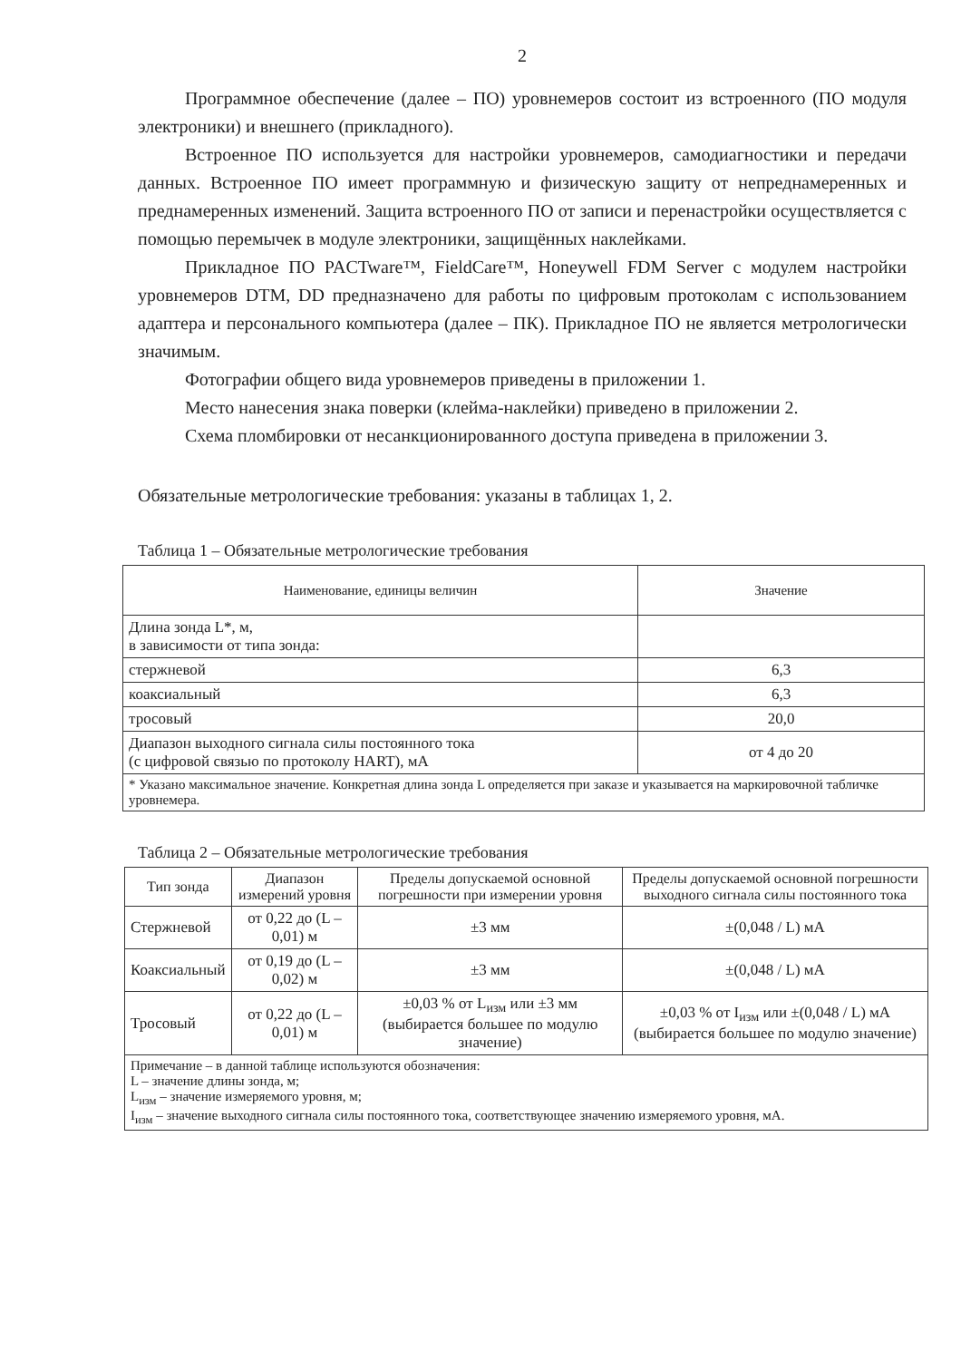2
Программное обеспечение (далее – ПО) уровнемеров состоит из встроенного (ПО модуля электроники) и внешнего (прикладного).
Встроенное ПО используется для настройки уровнемеров, самодиагностики и передачи данных. Встроенное ПО имеет программную и физическую защиту от непреднамеренных и преднамеренных изменений. Защита встроенного ПО от записи и перенастройки осуществляется с помощью перемычек в модуле электроники, защищённых наклейками.
Прикладное ПО PACTware™, FieldCare™, Honeywell FDM Server с модулем настройки уровнемеров DTM, DD предназначено для работы по цифровым протоколам с использованием адаптера и персонального компьютера (далее – ПК). Прикладное ПО не является метрологически значимым.
Фотографии общего вида уровнемеров приведены в приложении 1.
Место нанесения знака поверки (клейма-наклейки) приведено в приложении 2.
Схема пломбировки от несанкционированного доступа приведена в приложении 3.
Обязательные метрологические требования: указаны в таблицах 1, 2.
Таблица 1 – Обязательные метрологические требования
| Наименование, единицы величин | Значение |
| --- | --- |
| Длина зонда L*, м, в зависимости от типа зонда: | |
| стержневой | 6,3 |
| коаксиальный | 6,3 |
| тросовый | 20,0 |
| Диапазон выходного сигнала силы постоянного тока (с цифровой связью по протоколу HART), мА | от 4 до 20 |
| * Указано максимальное значение. Конкретная длина зонда L определяется при заказе и указывается на маркировочной табличке уровнемера. | |
Таблица 2 – Обязательные метрологические требования
| Тип зонда | Диапазон измерений уровня | Пределы допускаемой основной погрешности при измерении уровня | Пределы допускаемой основной погрешности выходного сигнала силы постоянного тока |
| --- | --- | --- | --- |
| Стержневой | от 0,22 до (L – 0,01) м | ±3 мм | ±(0,048 / L) мА |
| Коаксиальный | от 0,19 до (L – 0,02) м | ±3 мм | ±(0,048 / L) мА |
| Тросовый | от 0,22 до (L – 0,01) м | ±0,03 % от L<sub>изм</sub> или ±3 мм (выбирается большее по модулю значение) | ±0,03 % от I<sub>изм</sub> или ±(0,048 / L) мА (выбирается большее по модулю значение) |
| Примечание – в данной таблице используются обозначения: L – значение длины зонда, м; L<sub>изм</sub> – значение измеряемого уровня, м; I<sub>изм</sub> – значение выходного сигнала силы постоянного тока, соответствующее значению измеряемого уровня, мА. | | | |